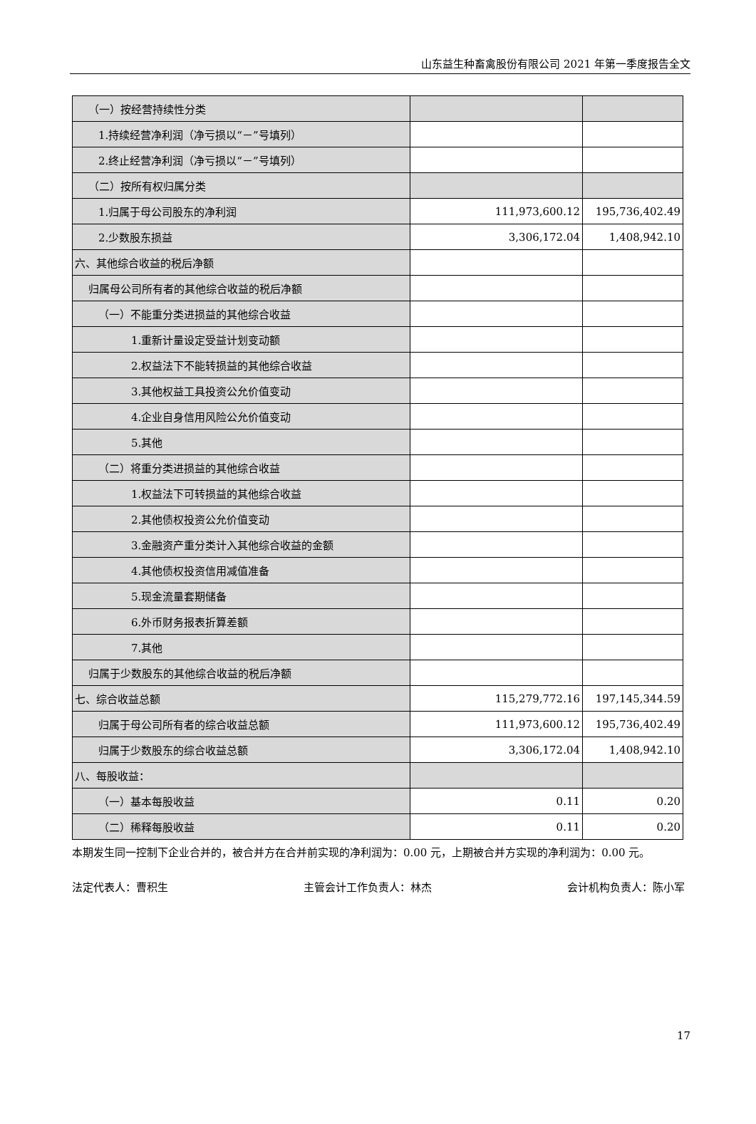山东益生种畜禽股份有限公司 2021 年第一季度报告全文
| （一）按经营持续性分类 | | |
| 1.持续经营净利润（净亏损以“－”号填列） | | |
| 2.终止经营净利润（净亏损以“－”号填列） | | |
| （二）按所有权归属分类 | | |
| 1.归属于母公司股东的净利润 | 111,973,600.12 | 195,736,402.49 |
| 2.少数股东损益 | 3,306,172.04 | 1,408,942.10 |
| 六、其他综合收益的税后净额 | | |
| 归属母公司所有者的其他综合收益的税后净额 | | |
| （一）不能重分类进损益的其他综合收益 | | |
| 1.重新计量设定受益计划变动额 | | |
| 2.权益法下不能转损益的其他综合收益 | | |
| 3.其他权益工具投资公允价值变动 | | |
| 4.企业自身信用风险公允价值变动 | | |
| 5.其他 | | |
| （二）将重分类进损益的其他综合收益 | | |
| 1.权益法下可转损益的其他综合收益 | | |
| 2.其他债权投资公允价值变动 | | |
| 3.金融资产重分类计入其他综合收益的金额 | | |
| 4.其他债权投资信用减值准备 | | |
| 5.现金流量套期储备 | | |
| 6.外币财务报表折算差额 | | |
| 7.其他 | | |
| 归属于少数股东的其他综合收益的税后净额 | | |
| 七、综合收益总额 | 115,279,772.16 | 197,145,344.59 |
| 归属于母公司所有者的综合收益总额 | 111,973,600.12 | 195,736,402.49 |
| 归属于少数股东的综合收益总额 | 3,306,172.04 | 1,408,942.10 |
| 八、每股收益： | | |
| （一）基本每股收益 | 0.11 | 0.20 |
| （二）稀释每股收益 | 0.11 | 0.20 |
本期发生同一控制下企业合并的，被合并方在合并前实现的净利润为：0.00 元，上期被合并方实现的净利润为：0.00 元。
法定代表人：曹积生 主管会计工作负责人：林杰 会计机构负责人：陈小军
17